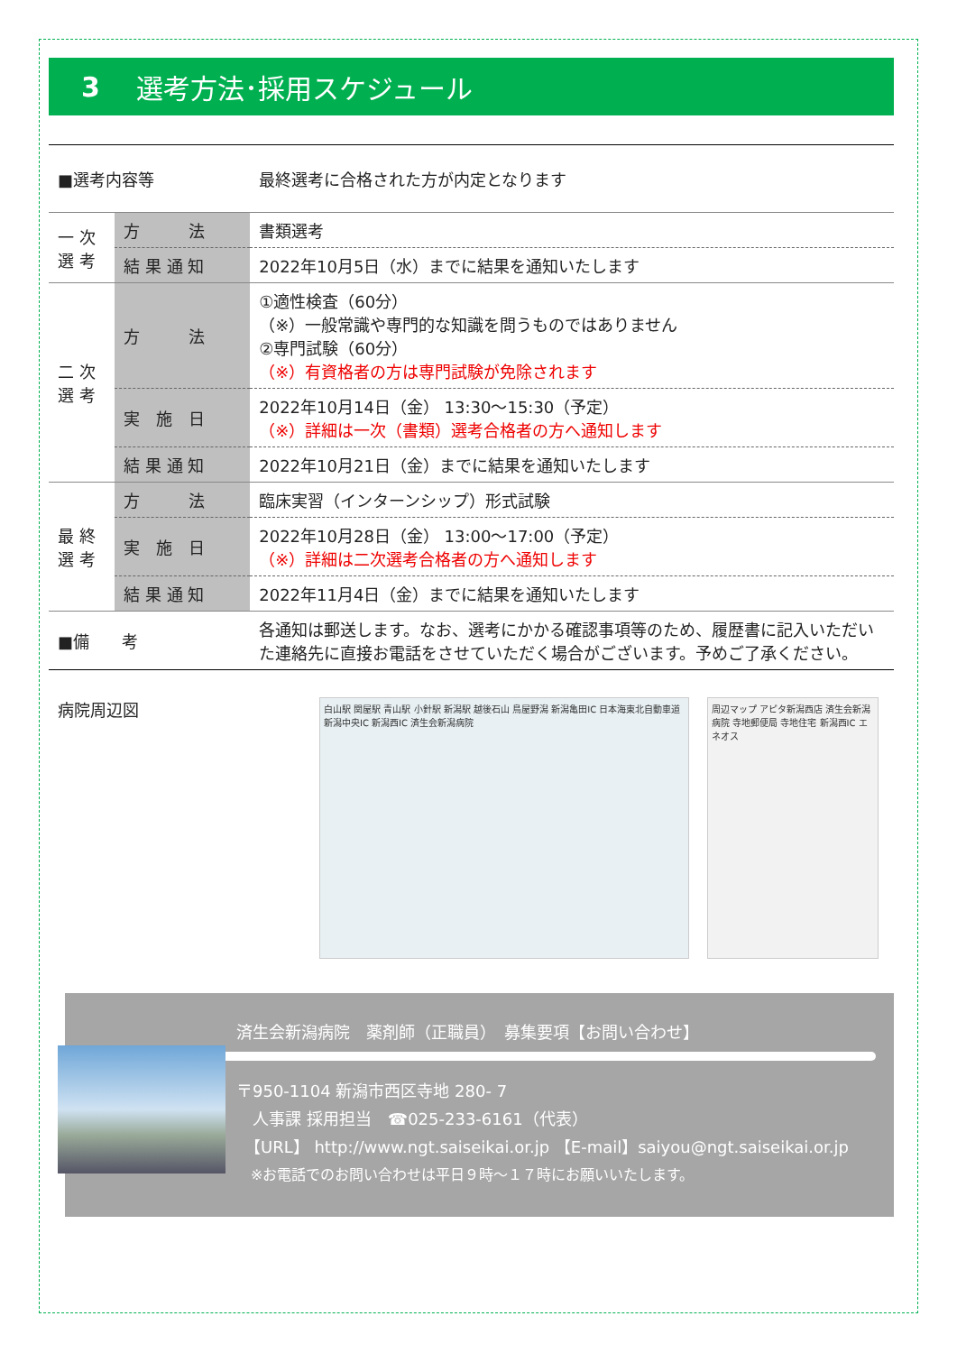3 選考方法･採用スケジュール
| ■選考内容等 | | 最終選考に合格された方が内定となります |
| 一 次 選 考 | 方 法 | 書類選考 |
| | 結 果 通 知 | 2022年10月5日（水）までに結果を通知いたします |
| 二 次 選 考 | 方 法 | ①適性検査（60分） （※）一般常識や専門的な知識を問うものではありません ②専門試験（60分） （※）有資格者の方は専門試験が免除されます |
| | 実 施 日 | 2022年10月14日（金） 13:30～15:30（予定） （※）詳細は一次（書類）選考合格者の方へ通知します |
| | 結 果 通 知 | 2022年10月21日（金）までに結果を通知いたします |
| 最 終 選 考 | 方 法 | 臨床実習（インターンシップ）形式試験 |
| | 実 施 日 | 2022年10月28日（金） 13:00～17:00（予定） （※）詳細は二次選考合格者の方へ通知します |
| | 結 果 通 知 | 2022年11月4日（金）までに結果を通知いたします |
| ■備 考 | | 各通知は郵送します。なお、選考にかかる確認事項等のため、履歴書に記入いただいた連絡先に直接お電話をさせていただく場合がございます。予めご了承ください。 |
病院周辺図
白山駅 関屋駅 青山駅 小針駅 新潟駅 越後石山 鳥屋野潟 新潟亀田IC 日本海東北自動車道 新潟中央IC 新潟西IC 済生会新潟病院
周辺マップ アピタ新潟西店 済生会新潟病院 寺地郵便局 寺地住宅 新潟西IC エネオス
済生会新潟病院　薬剤師（正職員）　募集要項【お問い合わせ】
〒950-1104 新潟市西区寺地 280- 7
　人事課 採用担当　☎025-233-6161（代表）
　【URL】 http://www.ngt.saiseikai.or.jp 【E-mail】saiyou@ngt.saiseikai.or.jp
　※お電話でのお問い合わせは平日９時～１７時にお願いいたします。